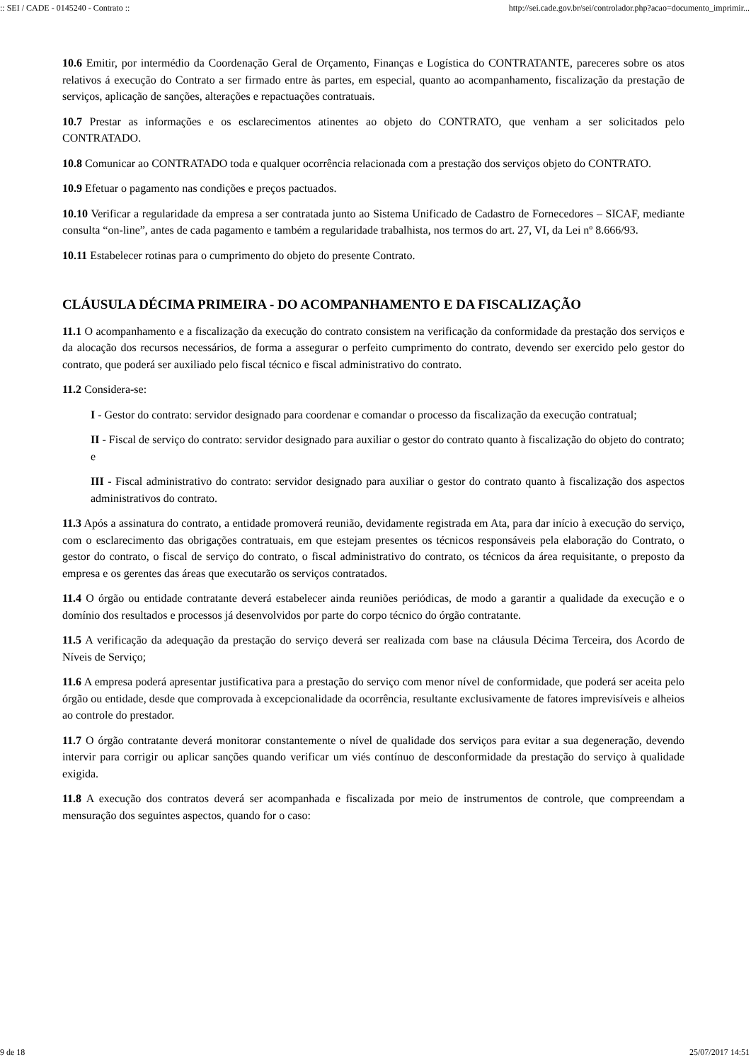:: SEI / CADE - 0145240 - Contrato :: http://sei.cade.gov.br/sei/controlador.php?acao=documento_imprimir...
10.6 Emitir, por intermédio da Coordenação Geral de Orçamento, Finanças e Logística do CONTRATANTE, pareceres sobre os atos relativos á execução do Contrato a ser firmado entre às partes, em especial, quanto ao acompanhamento, fiscalização da prestação de serviços, aplicação de sanções, alterações e repactuações contratuais.
10.7 Prestar as informações e os esclarecimentos atinentes ao objeto do CONTRATO, que venham a ser solicitados pelo CONTRATADO.
10.8 Comunicar ao CONTRATADO toda e qualquer ocorrência relacionada com a prestação dos serviços objeto do CONTRATO.
10.9 Efetuar o pagamento nas condições e preços pactuados.
10.10 Verificar a regularidade da empresa a ser contratada junto ao Sistema Unificado de Cadastro de Fornecedores – SICAF, mediante consulta “on-line”, antes de cada pagamento e também a regularidade trabalhista, nos termos do art. 27, VI, da Lei nº 8.666/93.
10.11 Estabelecer rotinas para o cumprimento do objeto do presente Contrato.
CLÁUSULA DÉCIMA PRIMEIRA - DO ACOMPANHAMENTO E DA FISCALIZAÇÃO
11.1 O acompanhamento e a fiscalização da execução do contrato consistem na verificação da conformidade da prestação dos serviços e da alocação dos recursos necessários, de forma a assegurar o perfeito cumprimento do contrato, devendo ser exercido pelo gestor do contrato, que poderá ser auxiliado pelo fiscal técnico e fiscal administrativo do contrato.
11.2 Considera-se:
I - Gestor do contrato: servidor designado para coordenar e comandar o processo da fiscalização da execução contratual;
II - Fiscal de serviço do contrato: servidor designado para auxiliar o gestor do contrato quanto à fiscalização do objeto do contrato; e
III - Fiscal administrativo do contrato: servidor designado para auxiliar o gestor do contrato quanto à fiscalização dos aspectos administrativos do contrato.
11.3 Após a assinatura do contrato, a entidade promoverá reunião, devidamente registrada em Ata, para dar início à execução do serviço, com o esclarecimento das obrigações contratuais, em que estejam presentes os técnicos responsáveis pela elaboração do Contrato, o gestor do contrato, o fiscal de serviço do contrato, o fiscal administrativo do contrato, os técnicos da área requisitante, o preposto da empresa e os gerentes das áreas que executarão os serviços contratados.
11.4 O órgão ou entidade contratante deverá estabelecer ainda reuniões periódicas, de modo a garantir a qualidade da execução e o domínio dos resultados e processos já desenvolvidos por parte do corpo técnico do órgão contratante.
11.5 A verificação da adequação da prestação do serviço deverá ser realizada com base na cláusula Décima Terceira, dos Acordo de Níveis de Serviço;
11.6 A empresa poderá apresentar justificativa para a prestação do serviço com menor nível de conformidade, que poderá ser aceita pelo órgão ou entidade, desde que comprovada à excepcionalidade da ocorrência, resultante exclusivamente de fatores imprevisíveis e alheios ao controle do prestador.
11.7 O órgão contratante deverá monitorar constantemente o nível de qualidade dos serviços para evitar a sua degeneração, devendo intervir para corrigir ou aplicar sanções quando verificar um viés contínuo de desconformidade da prestação do serviço à qualidade exigida.
11.8 A execução dos contratos deverá ser acompanhada e fiscalizada por meio de instrumentos de controle, que compreendam a mensuração dos seguintes aspectos, quando for o caso:
9 de 18 25/07/2017 14:51